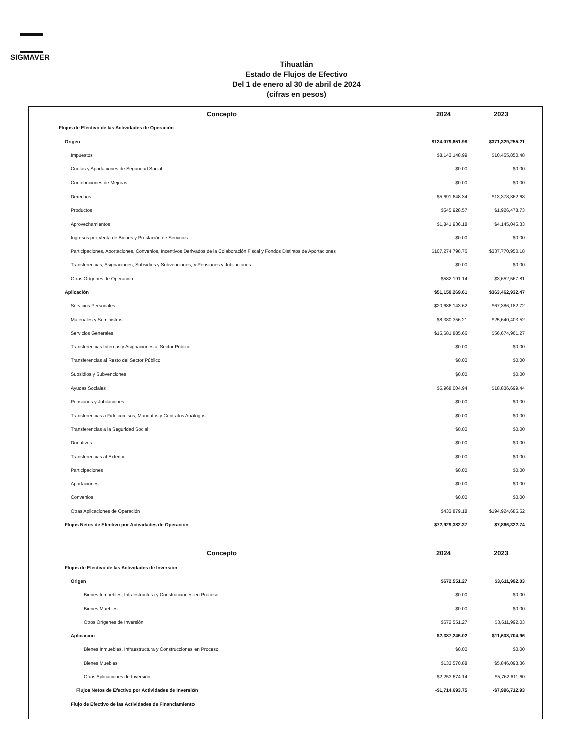SIGMAVER
Tihuatlán
Estado de Flujos de Efectivo
Del 1 de enero al 30 de abril de 2024
(cifras en pesos)
| Concepto | 2024 | 2023 |
| --- | --- | --- |
| Flujos de Efectivo de las Actividades de Operación | | |
| Origen | $124,079,651.98 | $371,329,255.21 |
| Impuestos | $8,143,148.99 | $10,455,850.48 |
| Cuotas y Aportaciones de Seguridad Social | $0.00 | $0.00 |
| Contribuciones de Mejoras | $0.00 | $0.00 |
| Derechos | $5,691,648.34 | $13,378,362.68 |
| Productos | $545,928.57 | $1,926,478.73 |
| Aprovechamientos | $1,841,936.18 | $4,145,045.33 |
| Ingresos por Venta de Bienes y Prestación de Servicios | $0.00 | $0.00 |
| Participaciones, Aportaciones, Convenios, Incentivos Derivados de la Colaboración Fiscal y Fondos Distintos de Aportaciones | $107,274,798.76 | $337,770,950.18 |
| Transferencias, Asignaciones, Subsidios y Subvenciones, y Pensiones y Jubilaciones | $0.00 | $0.00 |
| Otros Orígenes de Operación | $582,191.14 | $3,652,567.81 |
| Aplicación | $51,150,269.61 | $363,462,932.47 |
| Servicios Personales | $20,686,143.62 | $67,386,182.72 |
| Materiales y Suministros | $8,380,356.21 | $25,640,403.52 |
| Servicios Generales | $15,681,885.66 | $56,674,961.27 |
| Transferencias Internas y Asignaciones al Sector Público | $0.00 | $0.00 |
| Transferencias al Resto del Sector Público | $0.00 | $0.00 |
| Subsidios y Subvenciones | $0.00 | $0.00 |
| Ayudas Sociales | $5,968,004.94 | $18,836,699.44 |
| Pensiones y Jubilaciones | $0.00 | $0.00 |
| Transferencias a Fideicomisos, Mandatos y Contratos Análogos | $0.00 | $0.00 |
| Transferencias a la Seguridad Social | $0.00 | $0.00 |
| Donativos | $0.00 | $0.00 |
| Transferencias al Exterior | $0.00 | $0.00 |
| Participaciones | $0.00 | $0.00 |
| Aportaciones | $0.00 | $0.00 |
| Convenios | $0.00 | $0.00 |
| Otras Aplicaciones de Operación | $433,879.18 | $194,924,685.52 |
| Flujos Netos de Efectivo por Actividades de Operación | $72,929,382.37 | $7,866,322.74 |
| Concepto | 2024 | 2023 |
| Flujos de Efectivo de las Actividades de Inversión | | |
| Origen | $672,551.27 | $3,611,992.03 |
| Bienes Inmuebles, Infraestructura y Construcciones en Proceso | $0.00 | $0.00 |
| Bienes Muebles | $0.00 | $0.00 |
| Otros Orígenes de Inversión | $672,551.27 | $3,611,992.03 |
| Aplicacion | $2,387,245.02 | $11,608,704.96 |
| Bienes Inmuebles, Infraestructura y Construcciones en Proceso | $0.00 | $0.00 |
| Bienes Muebles | $133,570.88 | $5,846,093.36 |
| Otras Aplicaciones de Inversión | $2,253,674.14 | $5,762,611.60 |
| Flujos Netos de Efectivo por Actividades de Inversión | -$1,714,693.75 | -$7,996,712.93 |
| Flujo de Efectivo de las Actividades de Financiamiento | | |